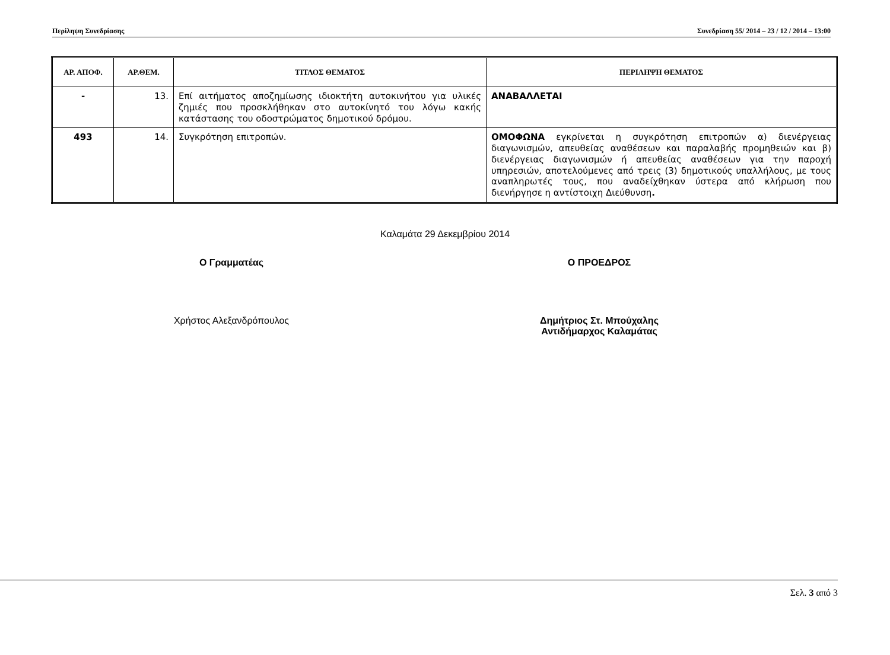Περίληψη Συνεδρίασης Συνεδρίαση 55/ 2014 – 23 / 12 / 2014 – 13:00
| ΑΡ. ΑΠΟΦ. | ΑΡ.ΘΕΜ. | ΤΙΤΛΟΣ ΘΕΜΑΤΟΣ | ΠΕΡΙΛΗΨΗ ΘΕΜΑΤΟΣ |
| --- | --- | --- | --- |
| - | 13. | Επί αιτήματος αποζημίωσης ιδιοκτήτη αυτοκινήτου για υλικές ζημιές που προσκλήθηκαν στο αυτοκίνητό του λόγω κακής κατάστασης του οδοστρώματος δημοτικού δρόμου. | ΑΝΑΒΑΛΛΕΤΑΙ |
| 493 | 14. | Συγκρότηση επιτροπών. | ΟΜΟΦΩΝΑ εγκρίνεται η συγκρότηση επιτροπών α) διενέργειας διαγωνισμών, απευθείας αναθέσεων και παραλαβής προμηθειών και β) διενέργειας διαγωνισμών ή απευθείας αναθέσεων για την παροχή υπηρεσιών, αποτελούμενες από τρεις (3) δημοτικούς υπαλλήλους, με τους αναπληρωτές τους, που αναδείχθηκαν ύστερα από κλήρωση που διενήργησε η αντίστοιχη Διεύθυνση . |
Καλαμάτα 29 Δεκεμβρίου 2014
Ο Γραμματέας Ο ΠΡΟΕΔΡΟΣ
Χρήστος Αλεξανδρόπουλος Δημήτριος Στ. Μπούχαλης
Αντιδήμαρχος Καλαμάτας
Σελ. 3 από 3